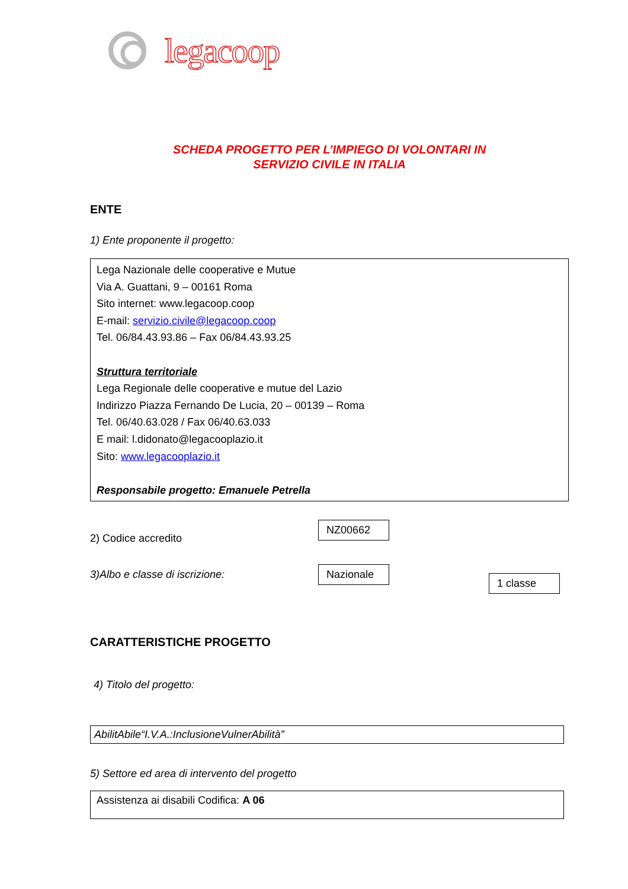legacoop
SCHEDA PROGETTO PER L’IMPIEGO DI VOLONTARI IN
SERVIZIO CIVILE IN ITALIA
ENTE
1) Ente proponente il progetto:
Lega Nazionale delle cooperative e Mutue
Via A. Guattani, 9 – 00161 Roma
Sito internet: www.legacoop.coop
E-mail: servizio.civile@legacoop.coop
Tel. 06/84.43.93.86 – Fax 06/84.43.93.25
Struttura territoriale
Lega Regionale delle cooperative e mutue del Lazio
Indirizzo Piazza Fernando De Lucia, 20 – 00139 – Roma
Tel. 06/40.63.028 / Fax 06/40.63.033
E mail: l.didonato@legacooplazio.it
Sito: www.legacooplazio.it
Responsabile progetto: Emanuele Petrella
2) Codice accredito NZ00662
3)Albo e classe di iscrizione: Nazionale 1 classe
CARATTERISTICHE PROGETTO
4) Titolo del progetto:
AbilitAbile“I.V.A.:InclusioneVulnerAbilità”
5) Settore ed area di intervento del progetto
Assistenza ai disabili Codifica: A 06